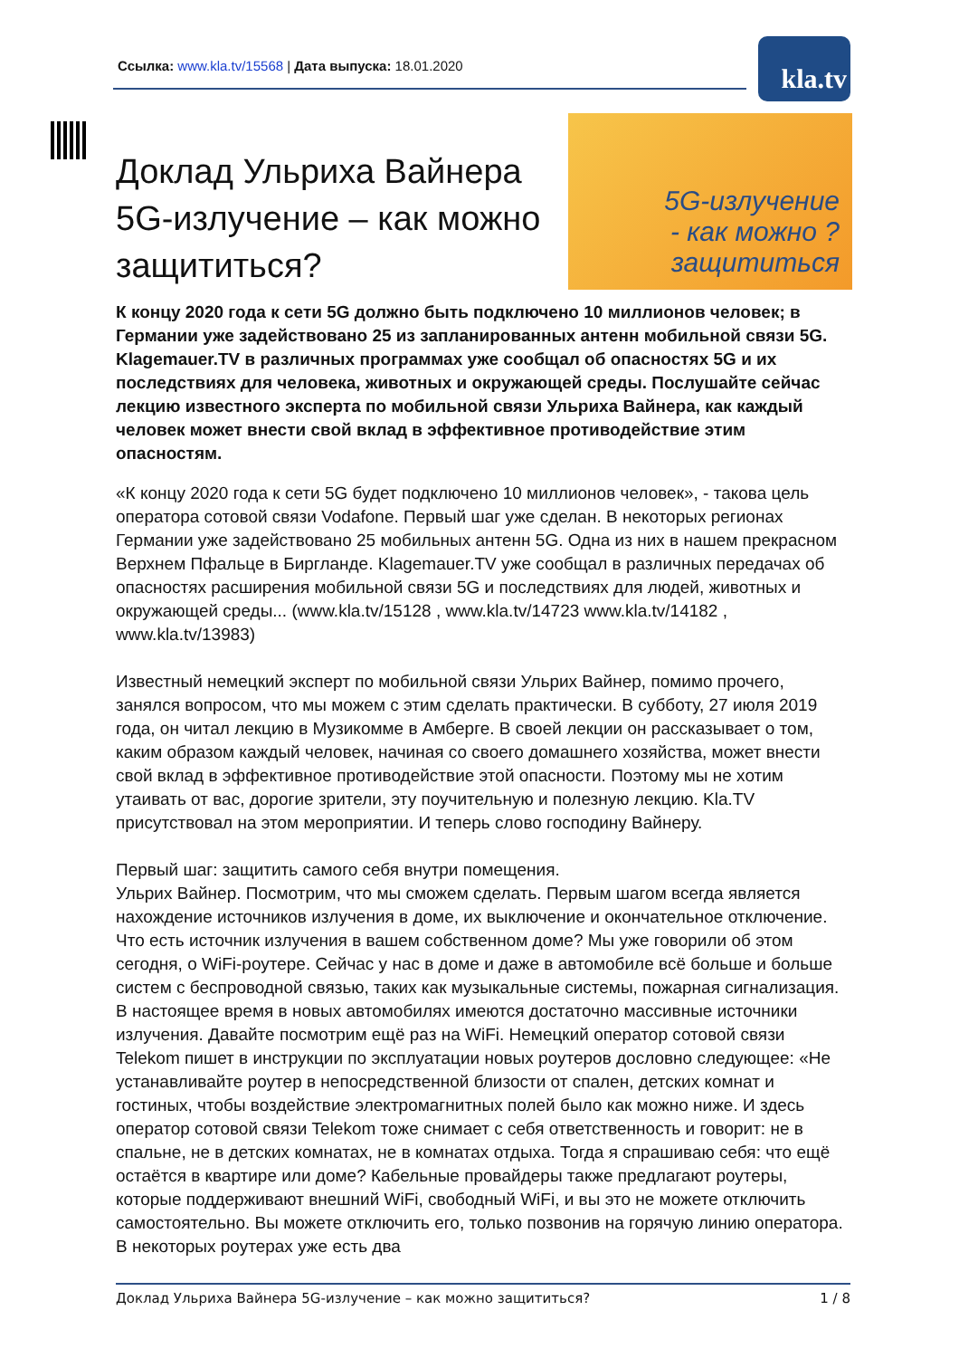Ссылка: www.kla.tv/15568 | Дата выпуска: 18.01.2020
kla.tv
Доклад Ульриха Вайнера 5G-излучение – как можно защититься?
5G-излучение
- как можно ?
защититься
К концу 2020 года к сети 5G должно быть подключено 10 миллионов человек; в Германии уже задействовано 25 из запланированных антенн мобильной связи 5G. Klagemauer.TV в различных программах уже сообщал об опасностях 5G и их последствиях для человека, животных и окружающей среды. Послушайте сейчас лекцию известного эксперта по мобильной связи Ульриха Вайнера, как каждый человек может внести свой вклад в эффективное противодействие этим опасностям.
«К концу 2020 года к сети 5G будет подключено 10 миллионов человек», - такова цель оператора сотовой связи Vodafone. Первый шаг уже сделан. В некоторых регионах Германии уже задействовано 25 мобильных антенн 5G. Одна из них в нашем прекрасном Верхнем Пфальце в Биргланде. Klagemauer.TV уже сообщал в различных передачах об опасностях расширения мобильной связи 5G и последствиях для людей, животных и окружающей среды... (www.kla.tv/15128 , www.kla.tv/14723 www.kla.tv/14182 , www.kla.tv/13983)
Известный немецкий эксперт по мобильной связи Ульрих Вайнер, помимо прочего, занялся вопросом, что мы можем с этим сделать практически. В субботу, 27 июля 2019 года, он читал лекцию в Музикомме в Амберге. В своей лекции он рассказывает о том, каким образом каждый человек, начиная со своего домашнего хозяйства, может внести свой вклад в эффективное противодействие этой опасности. Поэтому мы не хотим утаивать от вас, дорогие зрители, эту поучительную и полезную лекцию. Kla.TV присутствовал на этом мероприятии. И теперь слово господину Вайнеру.
Первый шаг: защитить самого себя внутри помещения.
Ульрих Вайнер. Посмотрим, что мы сможем сделать. Первым шагом всегда является нахождение источников излучения в доме, их выключение и окончательное отключение. Что есть источник излучения в вашем собственном доме? Мы уже говорили об этом сегодня, о WiFi-роутере. Сейчас у нас в доме и даже в автомобиле всё больше и больше систем с беспроводной связью, таких как музыкальные системы, пожарная сигнализация. В настоящее время в новых автомобилях имеются достаточно массивные источники излучения. Давайте посмотрим ещё раз на WiFi. Немецкий оператор сотовой связи Telekom пишет в инструкции по эксплуатации новых роутеров дословно следующее: «Не устанавливайте роутер в непосредственной близости от спален, детских комнат и гостиных, чтобы воздействие электромагнитных полей было как можно ниже. И здесь оператор сотовой связи Telekom тоже снимает с себя ответственность и говорит: не в спальне, не в детских комнатах, не в комнатах отдыха. Тогда я спрашиваю себя: что ещё остаётся в квартире или доме? Кабельные провайдеры также предлагают роутеры, которые поддерживают внешний WiFi, свободный WiFi, и вы это не можете отключить самостоятельно. Вы можете отключить его, только позвонив на горячую линию оператора. В некоторых роутерах уже есть два
Доклад Ульриха Вайнера 5G-излучение – как можно защититься? 1 / 8